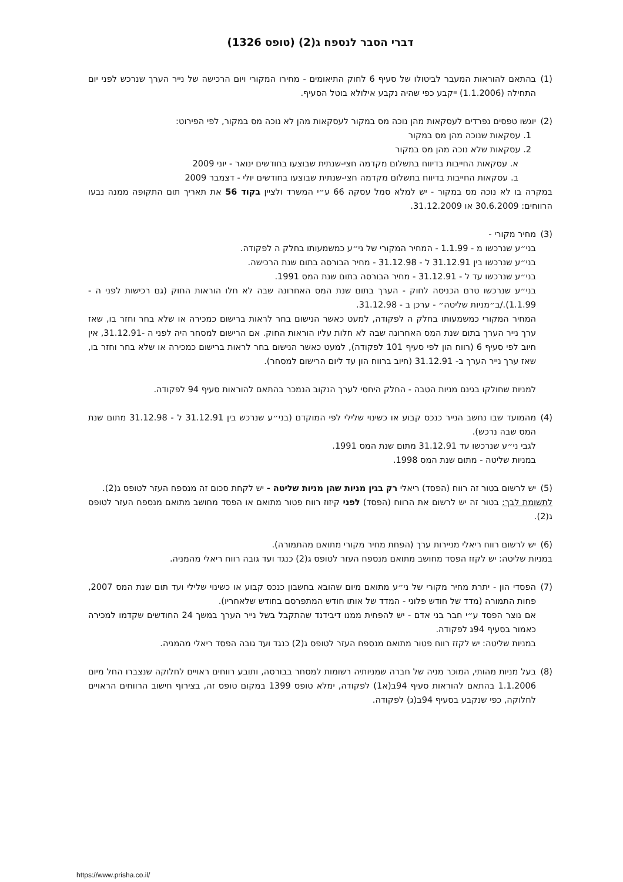דברי הסבר לנספח ג(2) (טופס 1326)
(1) בהתאם להוראות המעבר לביטולו של סעיף 6 לחוק התיאומים - מחירו המקורי ויום הרכישה של נייר הערך שנרכש לפני יום התחילה (1.1.2006) ייקבע כפי שהיה נקבע אילולא בוטל הסעיף.
(2) יוגשו טפסים נפרדים לעסקאות מהן נוכה מס במקור לעסקאות מהן לא נוכה מס במקור, לפי הפירוט:
1. עסקאות שנוכה מהן מס במקור
2. עסקאות שלא נוכה מהן מס במקור
א. עסקאות החייבות בדיווח בתשלום מקדמה חצי-שנתית שבוצעו בחודשים ינואר - יוני 2009
ב. עסקאות החייבות בדיווח בתשלום מקדמה חצי-שנתית שבוצעו בחודשים יולי - דצמבר 2009
במקרה בו לא נוכה מס במקור - יש למלא סמל עסקה 66 ע״י המשרד ולציין בקוד 56 את תאריך תום התקופה ממנה נבעו הרווחים: 30.6.2009 או 31.12.2009.
(3) מחיר מקורי -
בני״ע שנרכשו מ - 1.1.99 - המחיר המקורי של ני״ע כמשמעותו בחלק ה לפקודה.
בני״ע שנרכשו בין 31.12.91 ל - 31.12.98 - מחיר הבורסה בתום שנת הרכישה.
בני״ע שנרכשו עד ל - 31.12.91 - מחיר הבורסה בתום שנת המס 1991.
בני״ע שנרכשו טרם הכניסה לחוק - הערך בתום שנת המס האחרונה שבה לא חלו הוראות החוק (גם רכישות לפני ה - 1.1.99)./ב״מניות שליטה״ - ערכן ב - 31.12.98.
המחיר המקורי כמשמעותו בחלק ה לפקודה, למעט כאשר הנישום בחר לראות ברישום כמכירה או שלא בחר וחזר בו, שאז ערך נייר הערך בתום שנת המס האחרונה שבה לא חלות עליו הוראות החוק. אם הרישום למסחר היה לפני ה -31.12.91, אין חיוב לפי סעיף 6 (רווח הון לפי סעיף 101 לפקודה), למעט כאשר הנישום בחר לראות ברישום כמכירה או שלא בחר וחזר בו, שאז ערך נייר הערך ב- 31.12.91 (חיוב ברווח הון עד ליום הרישום למסחר).
למניות שחולקו בגינם מניות הטבה - החלק היחסי לערך הנקוב הנמכר בהתאם להוראות סעיף 94 לפקודה.
(4) מהמועד שבו נחשב הנייר כנכס קבוע או כשינוי שלילי לפי המוקדם (בני״ע שנרכש בין 31.12.91 ל - 31.12.98 מתום שנת המס שבה נרכש).
לגבי ני״ע שנרכשו עד 31.12.91 מתום שנת המס 1991.
במניות שליטה - מתום שנת המס 1998.
(5) יש לרשום בטור זה רווח (הפסד) ריאלי רק בגין מניות שהן מניות שליטה - יש לקחת סכום זה מנספח העזר לטופס ג(2).
לתשומת לבך: בטור זה יש לרשום את הרווח (הפסד) לפני קיזוז רווח פטור מתואם או הפסד מחושב מתואם מנספח העזר לטופס ג(2).
(6) יש לרשום רווח ריאלי מניירות ערך (הפחת מחיר מקורי מתואם מהתמורה).
במניות שליטה: יש לקזז הפסד מחושב מתואם מנספח העזר לטופס ג(2) כנגד ועד גובה רווח ריאלי מהמניה.
(7) הפסדי הון - יתרת מחיר מקורי של ני״ע מתואם מיום שהובא בחשבון כנכס קבוע או כשינוי שלילי ועד תום שנת המס 2007, פחות התמורה (מדד של חודש פלוני - המדד של אותו חודש המתפרסם בחודש שלאחריו).
אם נוצר הפסד ע״י חבר בני אדם - יש להפחית ממנו דיבידנד שהתקבל בשל נייר הערך במשך 24 החודשים שקדמו למכירה כאמור בסעיף 94ג לפקודה.
במניות שליטה: יש לקזז רווח פטור מתואם מנספח העזר לטופס ג(2) כנגד ועד גובה הפסד ריאלי מהמניה.
(8) בעל מניות מהותי, המוכר מניה של חברה שמניותיה רשומות למסחר בבורסה, ותובע רווחים ראויים לחלוקה שנצברו החל מיום 1.1.2006 בהתאם להוראות סעיף 94ב(א1) לפקודה, ימלא טופס 1399 במקום טופס זה, בצירוף חישוב הרווחים הראויים לחלוקה, כפי שנקבע בסעיף 94ב(ג) לפקודה.
https://www.prisha.co.il/